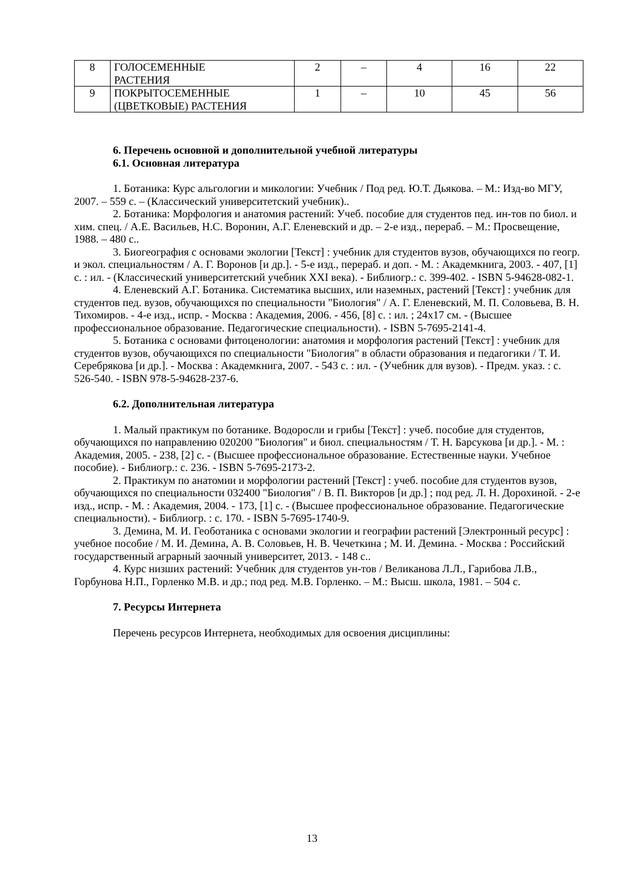| 8 | ГОЛОСЕМЕННЫЕ РАСТЕНИЯ | 2 | – | 4 | 16 | 22 |
| 9 | ПОКРЫТОСЕМЕННЫЕ (ЦВЕТКОВЫЕ) РАСТЕНИЯ | 1 | – | 10 | 45 | 56 |
6. Перечень основной и дополнительной учебной литературы
6.1. Основная литература
1. Ботаника: Курс альгологии и микологии: Учебник / Под ред. Ю.Т. Дьякова. – М.: Изд-во МГУ, 2007. – 559 с. – (Классический университетский учебник)..
2. Ботаника: Морфология и анатомия растений: Учеб. пособие для студентов пед. ин-тов по биол. и хим. спец. / А.Е. Васильев, Н.С. Воронин, А.Г. Еленевский и др. – 2-е изд., перераб. – М.: Просвещение, 1988. – 480 с..
3. Биогеография с основами экологии [Текст] : учебник для студентов вузов, обучающихся по геогр. и экол. специальностям / А. Г. Воронов [и др.]. - 5-е изд., перераб. и доп. - М. : Академкнига, 2003. - 407, [1] с. : ил. - (Классический университетский учебник XXI века). - Библиогр.: с. 399-402. - ISBN 5-94628-082-1.
4. Еленевский А.Г. Ботаника. Систематика высших, или наземных, растений [Текст] : учебник для студентов пед. вузов, обучающихся по специальности "Биология" / А. Г. Еленевский, М. П. Соловьева, В. Н. Тихомиров. - 4-е изд., испр. - Москва : Академия, 2006. - 456, [8] с. : ил. ; 24x17 см. - (Высшее профессиональное образование. Педагогические специальности). - ISBN 5-7695-2141-4.
5. Ботаника с основами фитоценологии: анатомия и морфология растений [Текст] : учебник для студентов вузов, обучающихся по специальности "Биология" в области образования и педагогики / Т. И. Серебрякова [и др.]. - Москва : Академкнига, 2007. - 543 с. : ил. - (Учебник для вузов). - Предм. указ. : с. 526-540. - ISBN 978-5-94628-237-6.
6.2. Дополнительная литература
1. Малый практикум по ботанике. Водоросли и грибы [Текст] : учеб. пособие для студентов, обучающихся по направлению 020200 "Биология" и биол. специальностям / Т. Н. Барсукова [и др.]. - М. : Академия, 2005. - 238, [2] с. - (Высшее профессиональное образование. Естественные науки. Учебное пособие). - Библиогр.: с. 236. - ISBN 5-7695-2173-2.
2. Практикум по анатомии и морфологии растений [Текст] : учеб. пособие для студентов вузов, обучающихся по специальности 032400 "Биология" / В. П. Викторов [и др.] ; под ред. Л. Н. Дорохиной. - 2-е изд., испр. - М. : Академия, 2004. - 173, [1] с. - (Высшее профессиональное образование. Педагогические специальности). - Библиогр. : с. 170. - ISBN 5-7695-1740-9.
3. Демина, М. И. Геоботаника с основами экологии и географии растений [Электронный ресурс] : учебное пособие / М. И. Демина, А. В. Соловьев, Н. В. Чечеткина ; М. И. Демина. - Москва : Российский государственный аграрный заочный университет, 2013. - 148 с..
4. Курс низших растений: Учебник для студентов ун-тов / Великанова Л.Л., Гарибова Л.В., Горбунова Н.П., Горленко М.В. и др.; под ред. М.В. Горленко. – М.: Высш. школа, 1981. – 504 с.
7. Ресурсы Интернета
Перечень ресурсов Интернета, необходимых для освоения дисциплины:
13